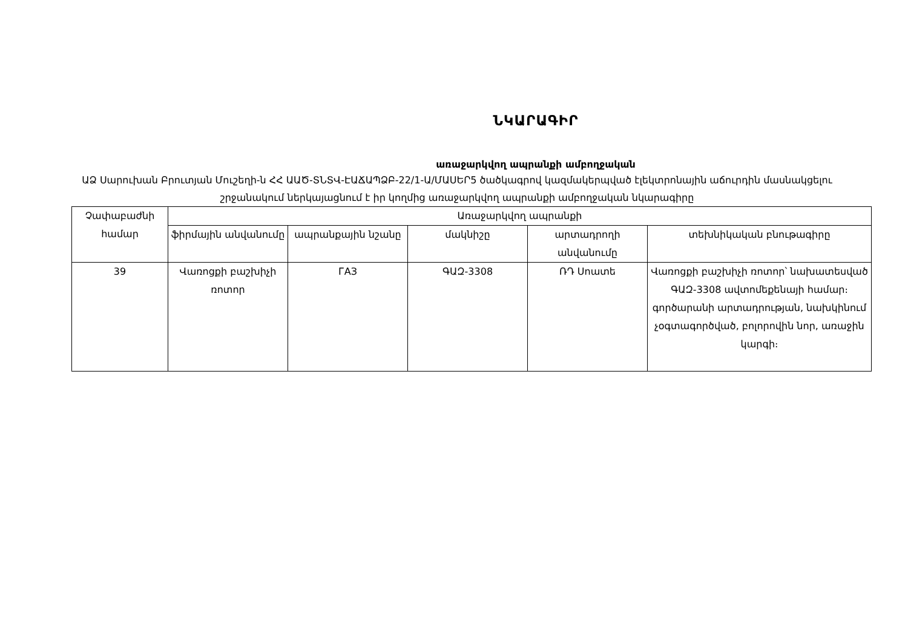ՆԿԱՐԱԳԻՐ
առաջարկվող ապրանքի ամբողջական
ԱՁ Սարուխան Բրուտյան Մուշեղի-ն ՀՀ ԱԱԾ-ՏՆՏՎ-ԷԱՃԱՊՁԲ-22/1-Ա/ՄԱՍԵՐ5 ծածկագրով կազմակերպված էլեկտրոնային աճուրդին մասնակցելու շրջանակում ներկայացնում է իր կողմից առաջարկվող ապրանքի ամբողջական նկարագիրը
| Չափաբաժնի համար | Առաջարկվող ապրանքի | | | | |
| --- | --- | --- | --- | --- | --- |
| | ֆիրմային անվանումը | ապրանքային նշանը | մակնիշը | արտադրողի անվանումը | տեխնիկական բնութագիրը |
| 39 | Վառոցքի բաշխիչի ռոտոր | ГАЗ | ԳԱԶ-3308 | ՌԴ Սոատե | Վառոցքի բաշխիչի ռոտոր՝ նախատեսված ԳԱԶ-3308 ավտոմեքենայի համար։ գործարանի արտադրության, նախկինում չօգտագործված, բոլորովին նոր, առաջին կարգի։ |